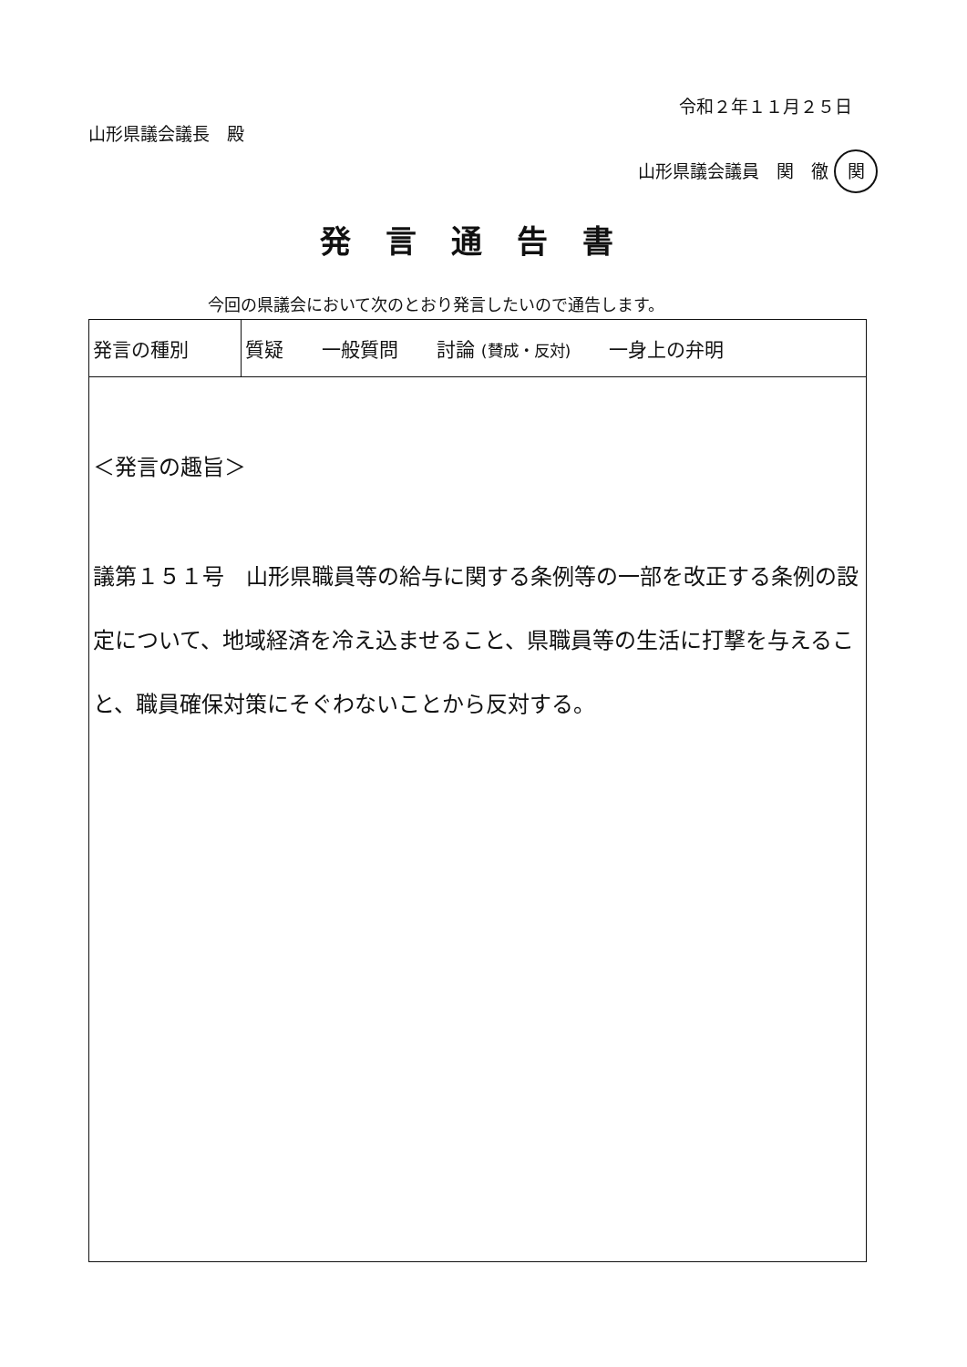令和２年１１月２５日
山形県議会議長　殿
山形県議会議員　関　徹 関
発言通告書
今回の県議会において次のとおり発言したいので通告します。
| 発言の種別 | 質疑 一般質問 討論 (賛成・反対) 一身上の弁明 |
| ＜発言の趣旨＞ 議第１５１号 山形県職員等の給与に関する条例等の一部を改正する条例の設定について、地域経済を冷え込ませること、県職員等の生活に打撃を与えること、職員確保対策にそぐわないことから反対する。 | |